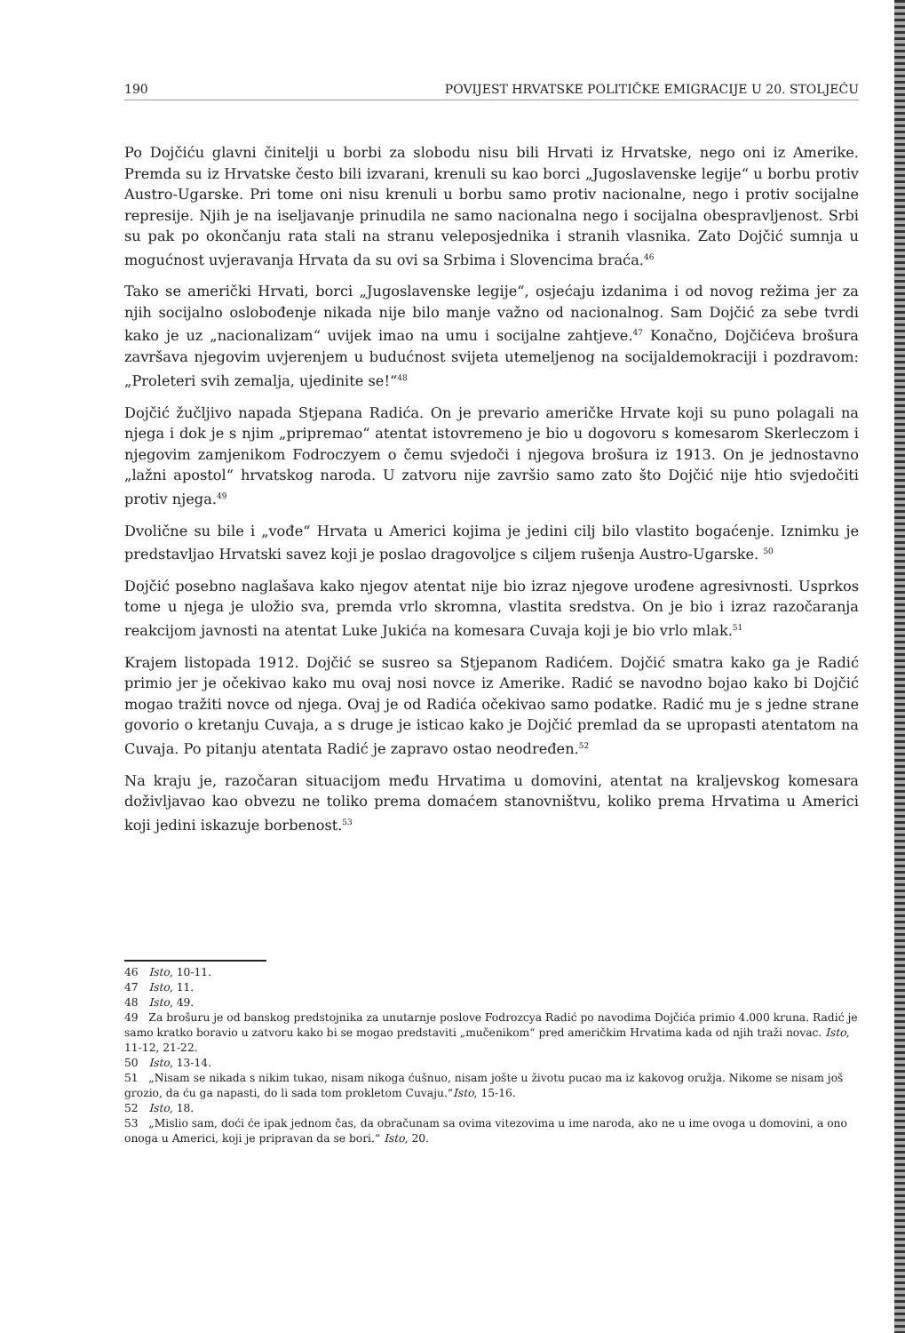190 POVIJEST HRVATSKE POLITIČKE EMIGRACIJE U 20. STOLJEĆU
Po Dojčiću glavni činitelji u borbi za slobodu nisu bili Hrvati iz Hrvatske, nego oni iz Amerike. Premda su iz Hrvatske često bili izvarani, krenuli su kao borci „Jugoslavenske legije“ u borbu protiv Austro-Ugarske. Pri tome oni nisu krenuli u borbu samo protiv nacionalne, nego i protiv socijalne represije. Njih je na iseljavanje prinudila ne samo nacionalna nego i socijalna obespravljenost. Srbi su pak po okončanju rata stali na stranu veleposjednika i stranih vlasnika. Zato Dojčić sumnja u mogućnost uvjeravanja Hrvata da su ovi sa Srbima i Slovencima braća.<sup>46</sup>
Tako se američki Hrvati, borci „Jugoslavenske legije“, osjećaju izdanima i od novog režima jer za njih socijalno oslobođenje nikada nije bilo manje važno od nacionalnog. Sam Dojčić za sebe tvrdi kako je uz „nacionalizam“ uvijek imao na umu i socijalne zahtjeve.<sup>47</sup> Konačno, Dojčićeva brošura završava njegovim uvjerenjem u budućnost svijeta utemeljenog na socijaldemokraciji i pozdravom: „Proleteri svih zemalja, ujedinite se!“<sup>48</sup>
Dojčić žučljivo napada Stjepana Radića. On je prevario američke Hrvate koji su puno polagali na njega i dok je s njim „pripremao“ atentat istovremeno je bio u dogovoru s komesarom Skerleczom i njegovim zamjenikom Fodroczyem o čemu svjedoči i njegova brošura iz 1913. On je jednostavno „lažni apostol“ hrvatskog naroda. U zatvoru nije završio samo zato što Dojčić nije htio svjedočiti protiv njega.<sup>49</sup>
Dvolične su bile i „vođe“ Hrvata u Americi kojima je jedini cilj bilo vlastito bogaćenje. Iznimku je predstavljao Hrvatski savez koji je poslao dragovoljce s ciljem rušenja Austro-Ugarske. <sup>50</sup>
Dojčić posebno naglašava kako njegov atentat nije bio izraz njegove urođene agresivnosti. Usprkos tome u njega je uložio sva, premda vrlo skromna, vlastita sredstva. On je bio i izraz razočaranja reakcijom javnosti na atentat Luke Jukića na komesara Cuvaja koji je bio vrlo mlak.<sup>51</sup>
Krajem listopada 1912. Dojčić se susreo sa Stjepanom Radićem. Dojčić smatra kako ga je Radić primio jer je očekivao kako mu ovaj nosi novce iz Amerike. Radić se navodno bojao kako bi Dojčić mogao tražiti novce od njega. Ovaj je od Radića očekivao samo podatke. Radić mu je s jedne strane govorio o kretanju Cuvaja, a s druge je isticao kako je Dojčić premlad da se upropasti atentatom na Cuvaja. Po pitanju atentata Radić je zapravo ostao neodređen.<sup>52</sup>
Na kraju je, razočaran situacijom među Hrvatima u domovini, atentat na kraljevskog komesara doživljavao kao obvezu ne toliko prema domaćem stanovništvu, koliko prema Hrvatima u Americi koji jedini iskazuje borbenost.<sup>53</sup>
46 Isto, 10-11.
47 Isto, 11.
48 Isto, 49.
49 Za brošuru je od banskog predstojnika za unutarnje poslove Fodrozcya Radić po navodima Dojčića primio 4.000 kruna. Radić je samo kratko boravio u zatvoru kako bi se mogao predstaviti „mučenikom“ pred američkim Hrvatima kada od njih traži novac. Isto, 11-12, 21-22.
50 Isto, 13-14.
51 „Nisam se nikada s nikim tukao, nisam nikoga ćušnuo, nisam jošte u životu pucao ma iz kakovog oružja. Nikome se nisam još grozio, da ću ga napasti, do li sada tom prokletom Cuvaju.“Isto, 15-16.
52 Isto, 18.
53 „Mislio sam, doći će ipak jednom čas, da obračunam sa ovima vitezovima u ime naroda, ako ne u ime ovoga u domovini, a ono onoga u Americi, koji je pripravan da se bori.“ Isto, 20.